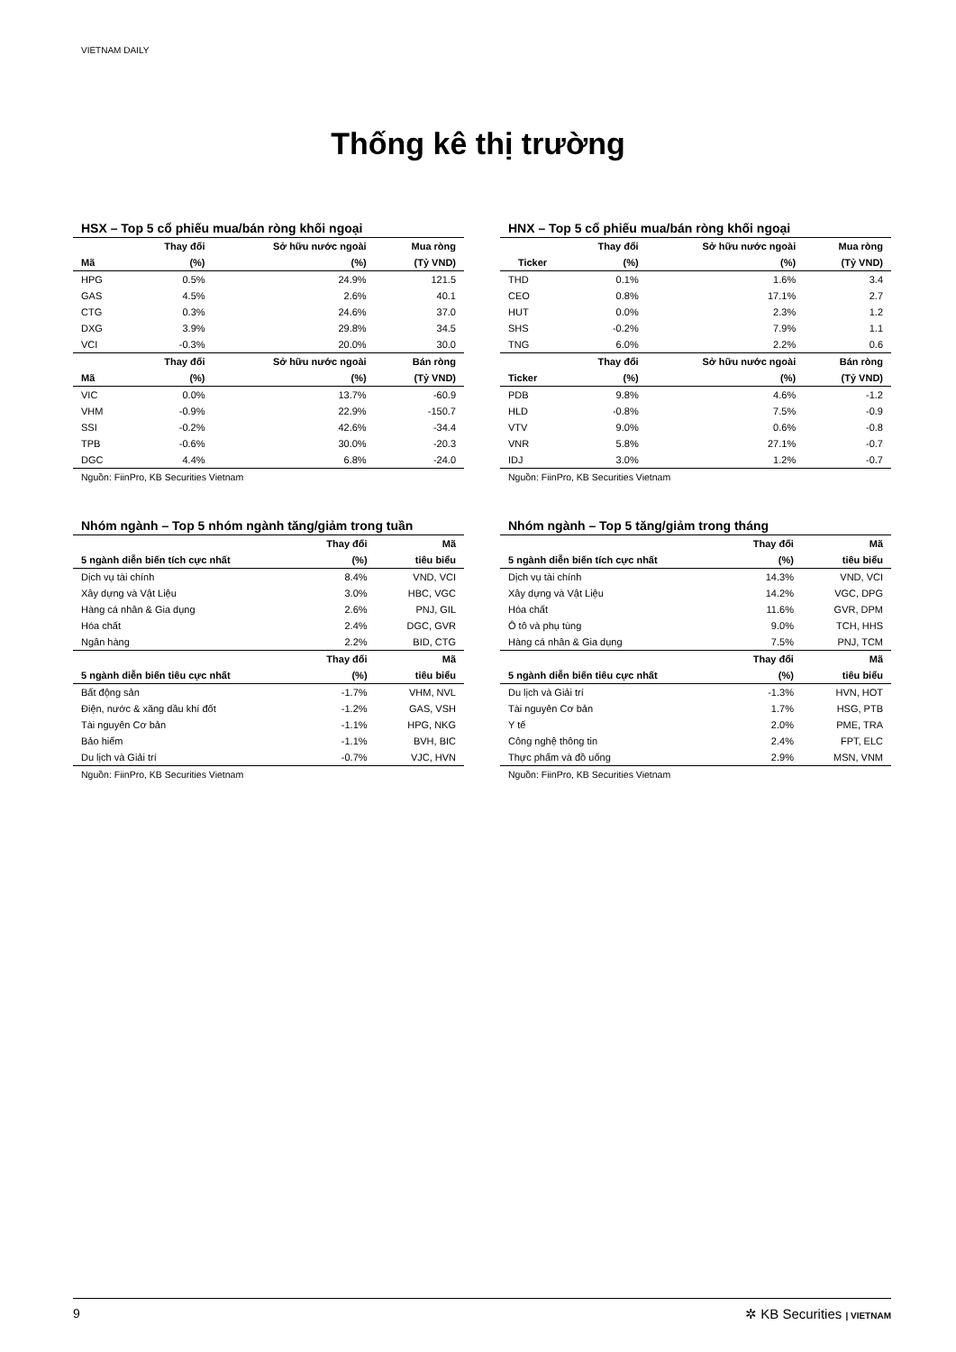VIETNAM DAILY
Thống kê thị trường
HSX – Top 5 cổ phiếu mua/bán ròng khối ngoại
| | Thay đổi | Sở hữu nước ngoài | Mua ròng |
| --- | --- | --- | --- |
| Mã | (%) | (%) | (Tỷ VND) |
| HPG | 0.5% | 24.9% | 121.5 |
| GAS | 4.5% | 2.6% | 40.1 |
| CTG | 0.3% | 24.6% | 37.0 |
| DXG | 3.9% | 29.8% | 34.5 |
| VCI | -0.3% | 20.0% | 30.0 |
| | Thay đổi | Sở hữu nước ngoài | Bán ròng |
| Mã | (%) | (%) | (Tỷ VND) |
| VIC | 0.0% | 13.7% | -60.9 |
| VHM | -0.9% | 22.9% | -150.7 |
| SSI | -0.2% | 42.6% | -34.4 |
| TPB | -0.6% | 30.0% | -20.3 |
| DGC | 4.4% | 6.8% | -24.0 |
Nguồn: FiinPro, KB Securities Vietnam
HNX – Top 5 cổ phiếu mua/bán ròng khối ngoại
| | Thay đổi | Sở hữu nước ngoài | Mua ròng |
| --- | --- | --- | --- |
| Ticker | (%) | (%) | (Tỷ VND) |
| THD | 0.1% | 1.6% | 3.4 |
| CEO | 0.8% | 17.1% | 2.7 |
| HUT | 0.0% | 2.3% | 1.2 |
| SHS | -0.2% | 7.9% | 1.1 |
| TNG | 6.0% | 2.2% | 0.6 |
| | Thay đổi | Sở hữu nước ngoài | Bán ròng |
| Ticker | (%) | (%) | (Tỷ VND) |
| PDB | 9.8% | 4.6% | -1.2 |
| HLD | -0.8% | 7.5% | -0.9 |
| VTV | 9.0% | 0.6% | -0.8 |
| VNR | 5.8% | 27.1% | -0.7 |
| IDJ | 3.0% | 1.2% | -0.7 |
Nguồn: FiinPro, KB Securities Vietnam
Nhóm ngành – Top 5 nhóm ngành tăng/giảm trong tuần
| | Thay đổi | Mã |
| --- | --- | --- |
| 5 ngành diễn biến tích cực nhất | (%) | tiêu biểu |
| Dịch vụ tài chính | 8.4% | VND, VCI |
| Xây dựng và Vật Liệu | 3.0% | HBC, VGC |
| Hàng cá nhân & Gia dụng | 2.6% | PNJ, GIL |
| Hóa chất | 2.4% | DGC, GVR |
| Ngân hàng | 2.2% | BID, CTG |
| | Thay đổi | Mã |
| 5 ngành diễn biến tiêu cực nhất | (%) | tiêu biểu |
| Bất động sản | -1.7% | VHM, NVL |
| Điện, nước & xăng dầu khí đốt | -1.2% | GAS, VSH |
| Tài nguyên Cơ bản | -1.1% | HPG, NKG |
| Bảo hiểm | -1.1% | BVH, BIC |
| Du lịch và Giải trí | -0.7% | VJC, HVN |
Nguồn: FiinPro, KB Securities Vietnam
Nhóm ngành – Top 5 tăng/giảm trong tháng
| | Thay đổi | Mã |
| --- | --- | --- |
| 5 ngành diễn biến tích cực nhất | (%) | tiêu biểu |
| Dịch vụ tài chính | 14.3% | VND, VCI |
| Xây dựng và Vật Liệu | 14.2% | VGC, DPG |
| Hóa chất | 11.6% | GVR, DPM |
| Ô tô và phụ tùng | 9.0% | TCH, HHS |
| Hàng cá nhân & Gia dụng | 7.5% | PNJ, TCM |
| | Thay đổi | Mã |
| 5 ngành diễn biến tiêu cực nhất | (%) | tiêu biểu |
| Du lịch và Giải trí | -1.3% | HVN, HOT |
| Tài nguyên Cơ bản | 1.7% | HSG, PTB |
| Y tế | 2.0% | PME, TRA |
| Công nghệ thông tin | 2.4% | FPT, ELC |
| Thực phẩm và đồ uống | 2.9% | MSN, VNM |
Nguồn: FiinPro, KB Securities Vietnam
9 ✲ KB Securities | VIETNAM